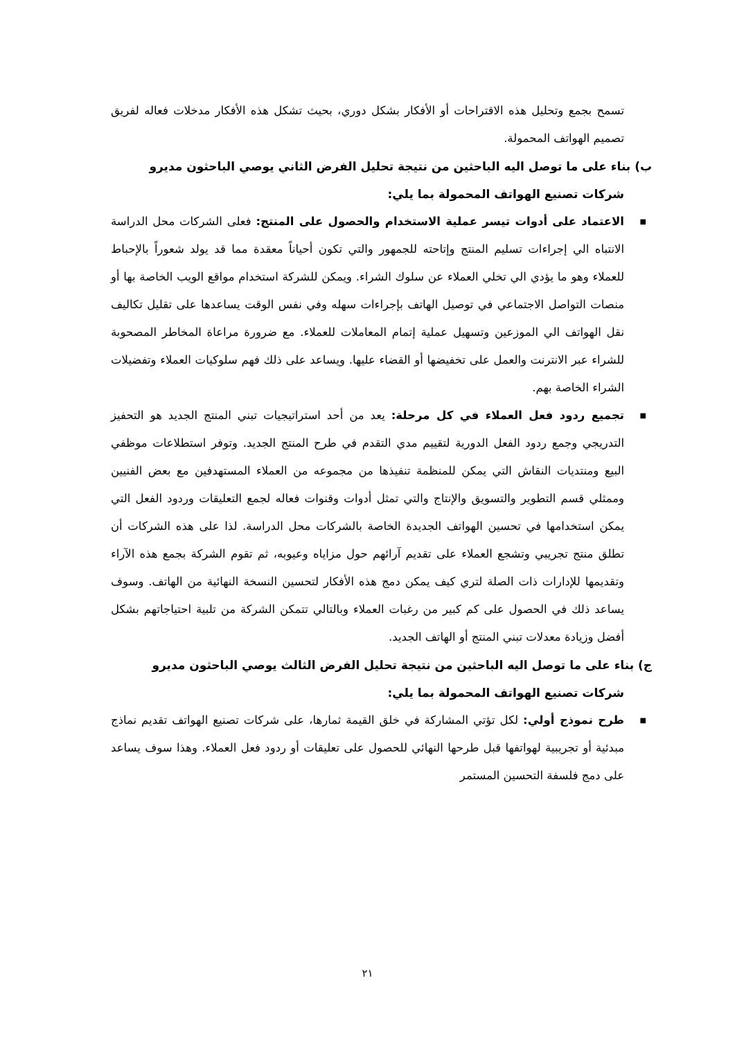تسمح بجمع وتحليل هذه الاقتراحات أو الأفكار بشكل دوري، بحيث تشكل هذه الأفكار مدخلات فعاله لفريق تصميم الهواتف المحمولة.
ب) بناء على ما توصل اليه الباحثين من نتيجة تحليل الفرض الثاني يوصي الباحثون مديرو
شركات تصنيع الهواتف المحمولة بما يلي:
■ الاعتماد على أدوات تيسر عملية الاستخدام والحصول على المنتج: فعلى الشركات محل الدراسة الانتباه الي إجراءات تسليم المنتج وإتاحته للجمهور والتي تكون أحياناً معقدة مما قد يولد شعوراً بالإحباط للعملاء وهو ما يؤدي الي تخلي العملاء عن سلوك الشراء. ويمكن للشركة استخدام مواقع الويب الخاصة بها أو منصات التواصل الاجتماعي في توصيل الهاتف بإجراءات سهله وفي نفس الوقت يساعدها على تقليل تكاليف نقل الهواتف الي الموزعين وتسهيل عملية إتمام المعاملات للعملاء. مع ضرورة مراعاة المخاطر المصحوبة للشراء عبر الانترنت والعمل على تخفيضها أو القضاء عليها. ويساعد على ذلك فهم سلوكيات العملاء وتفضيلات الشراء الخاصة بهم.
■ تجميع ردود فعل العملاء في كل مرحلة: يعد من أحد استراتيجيات تبني المنتج الجديد هو التحفيز التدريجي وجمع ردود الفعل الدورية لتقييم مدي التقدم في طرح المنتج الجديد. وتوفر استطلاعات موظفي البيع ومنتديات النقاش التي يمكن للمنظمة تنفيذها من مجموعه من العملاء المستهدفين مع بعض الفنيين وممثلي قسم التطوير والتسويق والإنتاج والتي تمثل أدوات وقنوات فعاله لجمع التعليقات وردود الفعل التي يمكن استخدامها في تحسين الهواتف الجديدة الخاصة بالشركات محل الدراسة. لذا على هذه الشركات أن تطلق منتج تجريبي وتشجع العملاء على تقديم آرائهم حول مزاياه وعيوبه، ثم تقوم الشركة بجمع هذه الآراء وتقديمها للإدارات ذات الصلة لتري كيف يمكن دمج هذه الأفكار لتحسين النسخة النهائية من الهاتف. وسوف يساعد ذلك في الحصول على كم كبير من رغبات العملاء وبالتالي تتمكن الشركة من تلبية احتياجاتهم بشكل أفضل وزيادة معدلات تبني المنتج أو الهاتف الجديد.
ج) بناء على ما توصل اليه الباحثين من نتيجة تحليل الفرض الثالث يوصي الباحثون مديرو
شركات تصنيع الهواتف المحمولة بما يلي:
■ طرح نموذج أولي: لكل تؤتي المشاركة في خلق القيمة ثمارها، على شركات تصنيع الهواتف تقديم نماذج مبدئية أو تجريبية لهواتفها قبل طرحها النهائي للحصول على تعليقات أو ردود فعل العملاء. وهذا سوف يساعد على دمج فلسفة التحسين المستمر
٢١